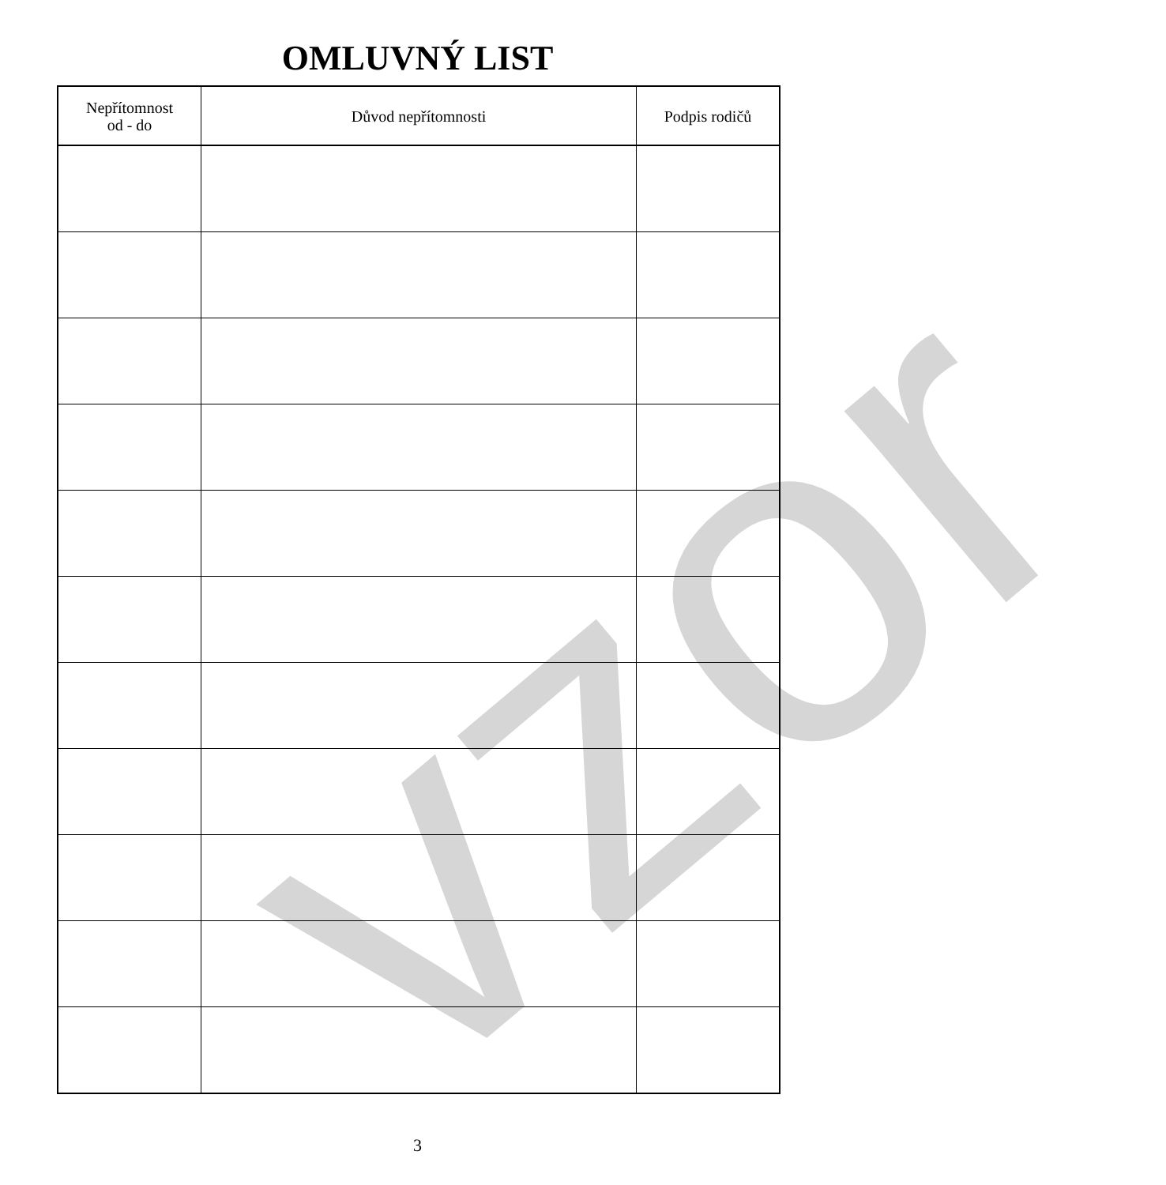vzor
OMLUVNÝ LIST
| Nepřítomnost od - do | Důvod nepřítomnosti | Podpis rodičů |
| --- | --- | --- |
3